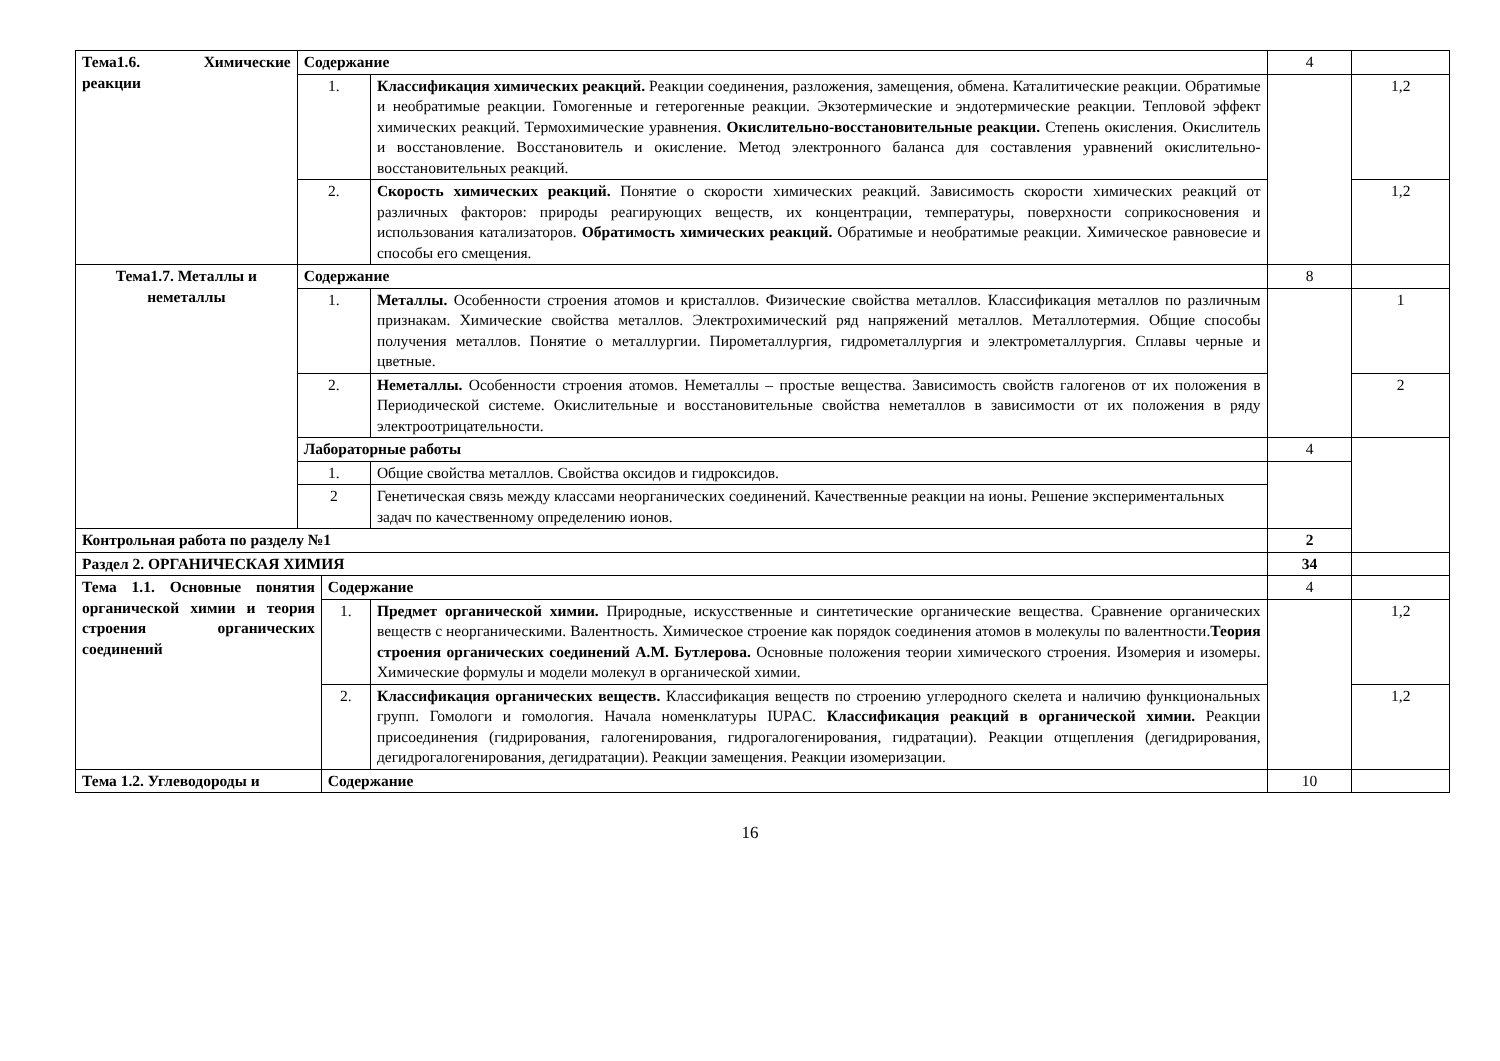| Тема1.6. Химические реакции | Содержание | | | 4 | |
| | 1. | | Классификация химических реакций. Реакции соединения, разложения, замещения, обмена. Каталитические реакции. Обратимые и необратимые реакции. Гомогенные и гетерогенные реакции. Экзотермические и эндотермические реакции. Тепловой эффект химических реакций. Термохимические уравнения. Окислительно-восстановительные реакции. Степень окисления. Окислитель и восстановление. Восстановитель и окисление. Метод электронного баланса для составления уравнений окислительно-восстановительных реакций. | | 1,2 |
| | 2. | | Скорость химических реакций. Понятие о скорости химических реакций. Зависимость скорости химических реакций от различных факторов: природы реагирующих веществ, их концентрации, температуры, поверхности соприкосновения и использования катализаторов. Обратимость химических реакций. Обратимые и необратимые реакции. Химическое равновесие и способы его смещения. | | 1,2 |
| Тема1.7. Металлы и неметаллы | Содержание | | | 8 | |
| | 1. | | Металлы. Особенности строения атомов и кристаллов. Физические свойства металлов. Классификация металлов по различным признакам. Химические свойства металлов. Электрохимический ряд напряжений металлов. Металлотермия. Общие способы получения металлов. Понятие о металлургии. Пирометаллургия, гидрометаллургия и электрометаллургия. Сплавы черные и цветные. | | 1 |
| | 2. | | Неметаллы. Особенности строения атомов. Неметаллы – простые вещества. Зависимость свойств галогенов от их положения в Периодической системе. Окислительные и восстановительные свойства неметаллов в зависимости от их положения в ряду электроотрицательности. | | 2 |
| | Лабораторные работы | | | 4 | |
| | 1. | | Общие свойства металлов. Свойства оксидов и гидроксидов. | | |
| | 2 | | Генетическая связь между классами неорганических соединений. Качественные реакции на ионы. Решение экспериментальных задач по качественному определению ионов. | | |
| Контрольная работа по разделу №1 | | | | 2 | |
| Раздел 2. ОРГАНИЧЕСКАЯ ХИМИЯ | | | | 34 | |
| Тема 1.1. Основные понятия органической химии и теория строения органических соединений | | Содержание | | 4 | |
| | | 1. | Предмет органической химии. Природные, искусственные и синтетические органические вещества. Сравнение органических веществ с неорганическими. Валентность. Химическое строение как порядок соединения атомов в молекулы по валентности. Теория строения органических соединений А.М. Бутлерова. Основные положения теории химического строения. Изомерия и изомеры. Химические формулы и модели молекул в органической химии. | | 1,2 |
| | | 2. | Классификация органических веществ. Классификация веществ по строению углеродного скелета и наличию функциональных групп. Гомологи и гомология. Начала номенклатуры IUPAC. Классификация реакций в органической химии. Реакции присоединения (гидрирования, галогенирования, гидрогалогенирования, гидратации). Реакции отщепления (дегидрирования, дегидрогалогенирования, дегидратации). Реакции замещения. Реакции изомеризации. | | 1,2 |
| Тема 1.2. Углеводороды и | | Содержание | | 10 | |
16